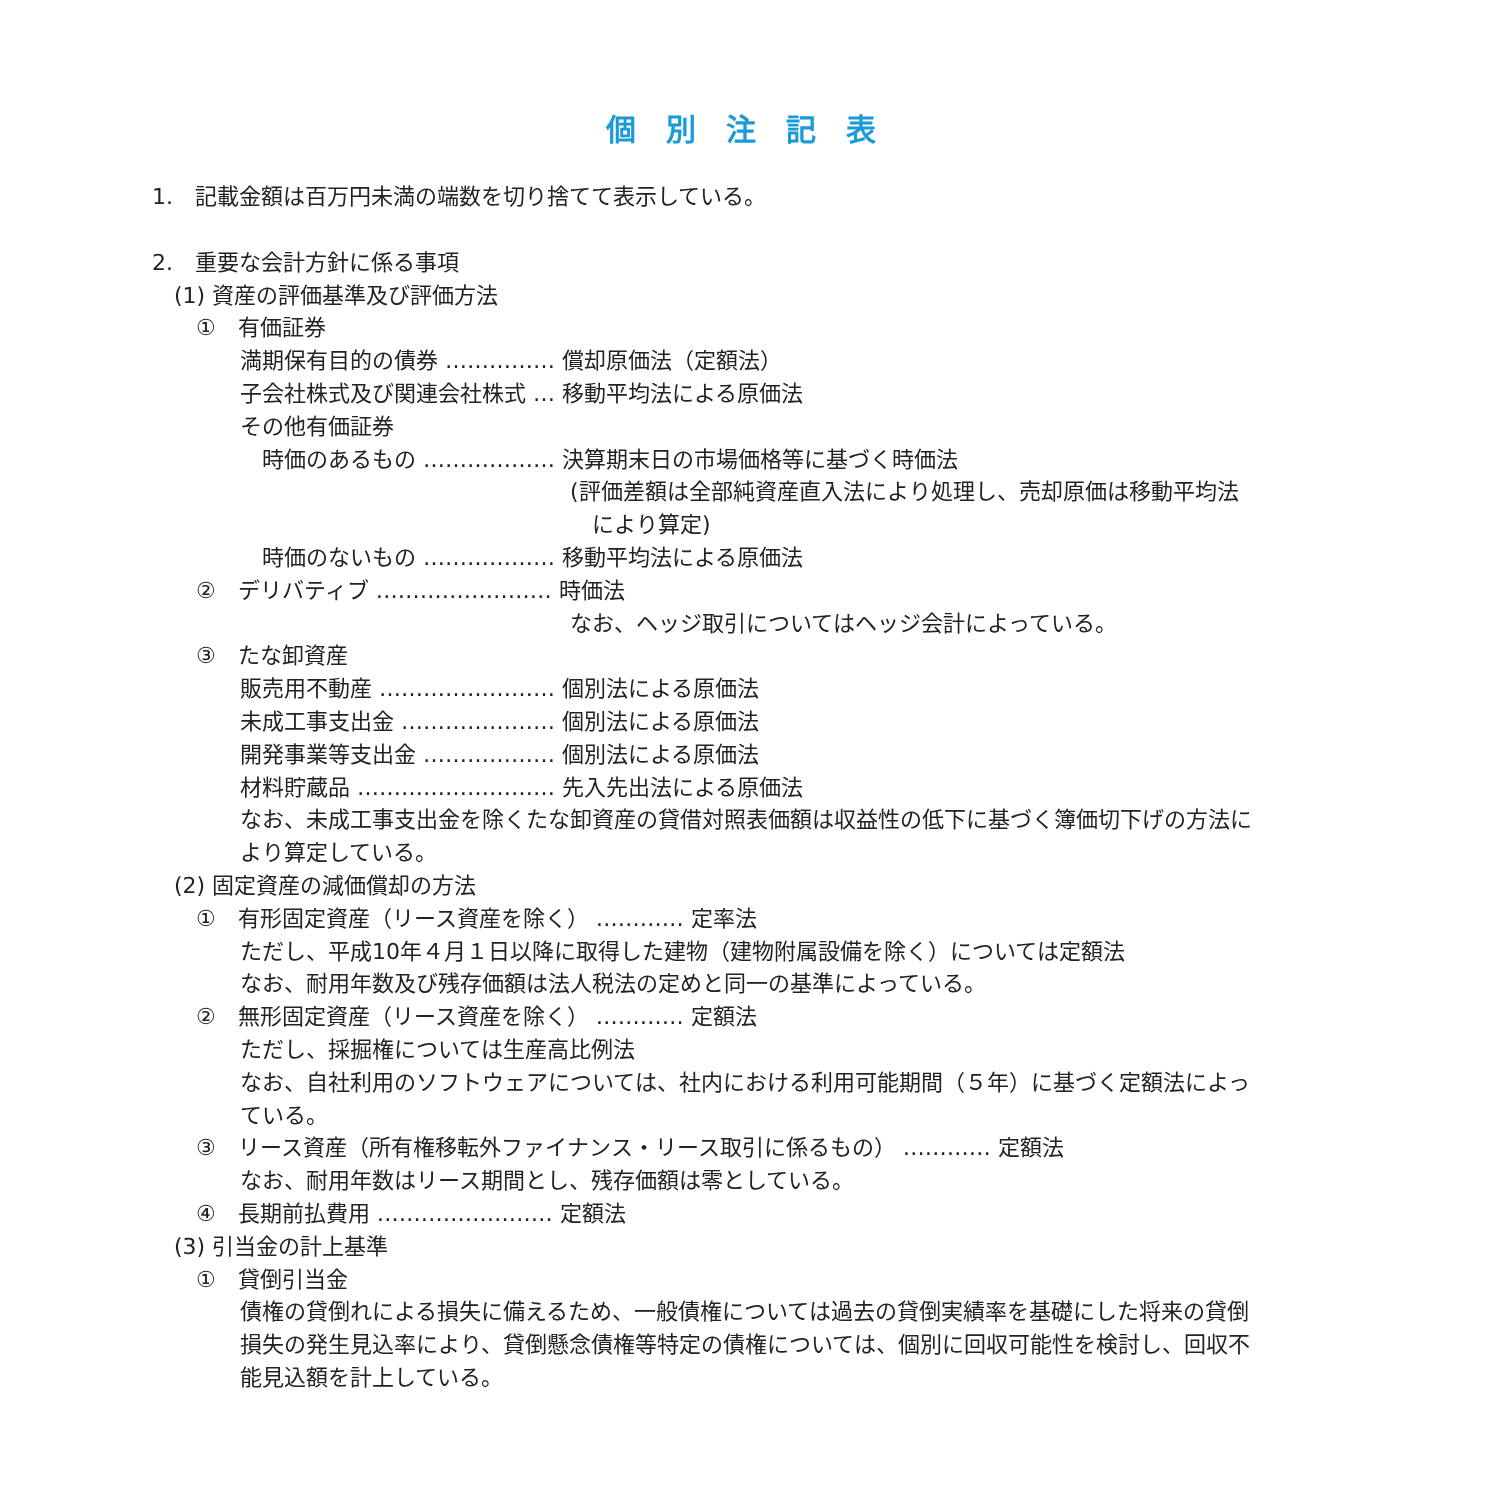個別注記表
1.　記載金額は百万円未満の端数を切り捨てて表示している。
2.　重要な会計方針に係る事項
　(1) 資産の評価基準及び評価方法
　　①　有価証券
　　　　満期保有目的の債券 …………… 償却原価法（定額法）
　　　　子会社株式及び関連会社株式 … 移動平均法による原価法
　　　　その他有価証券
　　　　　時価のあるもの ……………… 決算期末日の市場価格等に基づく時価法
　　　　　　　　　　　　　　　　　　　(評価差額は全部純資産直入法により処理し、売却原価は移動平均法
　　　　　　　　　　　　　　　　　　　　により算定)
　　　　　時価のないもの ……………… 移動平均法による原価法
　　②　デリバティブ …………………… 時価法
　　　　　　　　　　　　　　　　　　　なお、ヘッジ取引についてはヘッジ会計によっている。
　　③　たな卸資産
　　　　販売用不動産 …………………… 個別法による原価法
　　　　未成工事支出金 ………………… 個別法による原価法
　　　　開発事業等支出金 ……………… 個別法による原価法
　　　　材料貯蔵品 ……………………… 先入先出法による原価法
　　　　なお、未成工事支出金を除くたな卸資産の貸借対照表価額は収益性の低下に基づく簿価切下げの方法に
　　　　より算定している。
　(2) 固定資産の減価償却の方法
　　①　有形固定資産（リース資産を除く） ………… 定率法
　　　　ただし、平成10年４月１日以降に取得した建物（建物附属設備を除く）については定額法
　　　　なお、耐用年数及び残存価額は法人税法の定めと同一の基準によっている。
　　②　無形固定資産（リース資産を除く） ………… 定額法
　　　　ただし、採掘権については生産高比例法
　　　　なお、自社利用のソフトウェアについては、社内における利用可能期間（５年）に基づく定額法によっ
　　　　ている。
　　③　リース資産（所有権移転外ファイナンス・リース取引に係るもの） ………… 定額法
　　　　なお、耐用年数はリース期間とし、残存価額は零としている。
　　④　長期前払費用 …………………… 定額法
　(3) 引当金の計上基準
　　①　貸倒引当金
　　　　債権の貸倒れによる損失に備えるため、一般債権については過去の貸倒実績率を基礎にした将来の貸倒
　　　　損失の発生見込率により、貸倒懸念債権等特定の債権については、個別に回収可能性を検討し、回収不
　　　　能見込額を計上している。